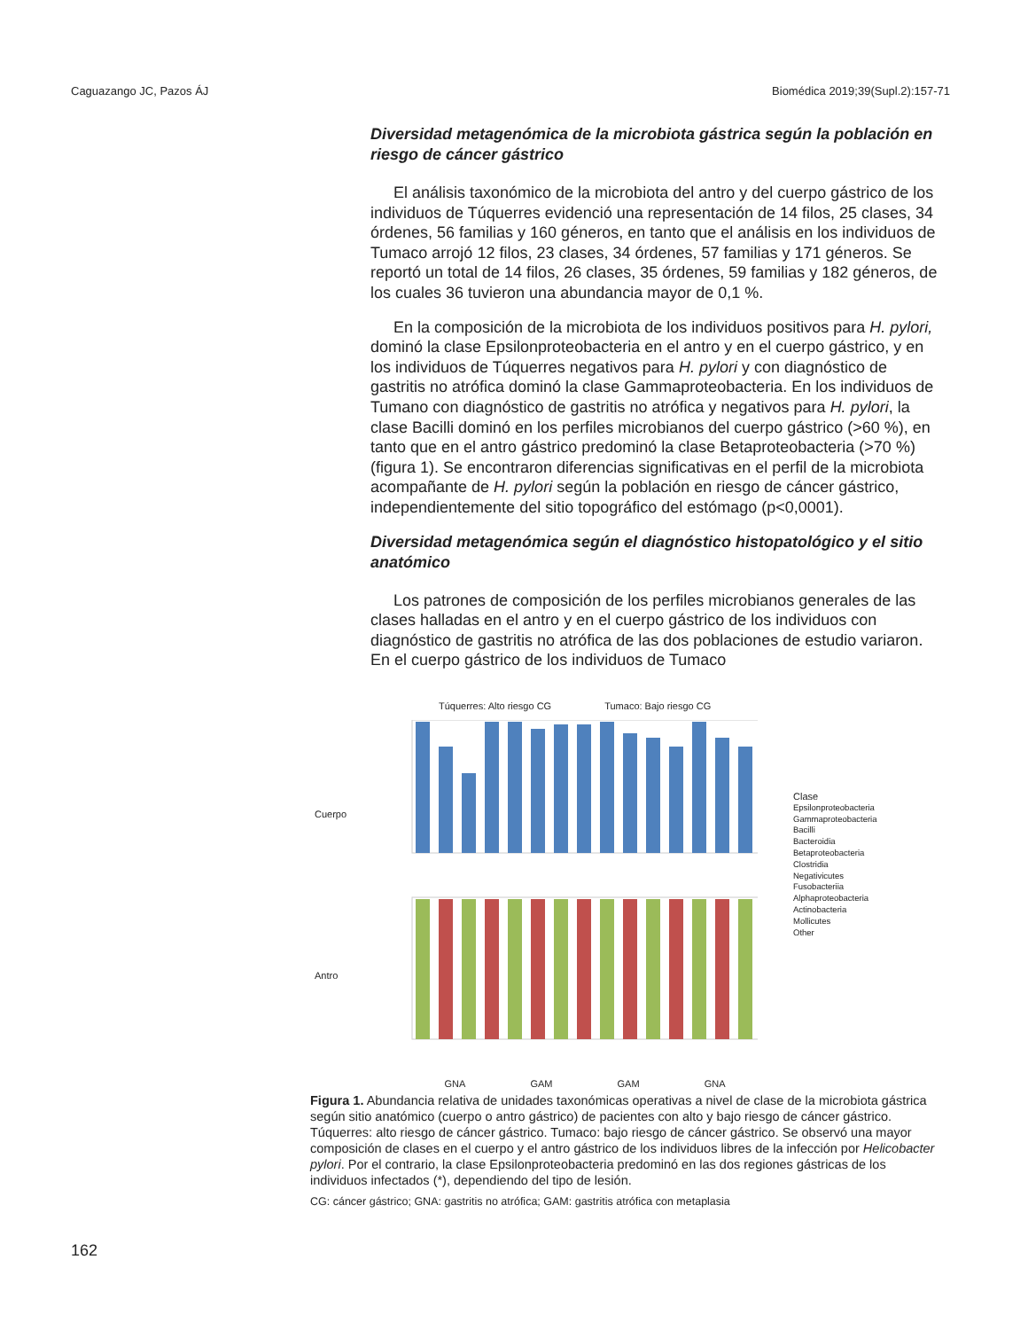Caguazango JC, Pazos ÁJ Biomédica 2019;39(Supl.2):157-71
Diversidad metagenómica de la microbiota gástrica según la población en riesgo de cáncer gástrico
El análisis taxonómico de la microbiota del antro y del cuerpo gástrico de los individuos de Túquerres evidenció una representación de 14 filos, 25 clases, 34 órdenes, 56 familias y 160 géneros, en tanto que el análisis en los individuos de Tumaco arrojó 12 filos, 23 clases, 34 órdenes, 57 familias y 171 géneros. Se reportó un total de 14 filos, 26 clases, 35 órdenes, 59 familias y 182 géneros, de los cuales 36 tuvieron una abundancia mayor de 0,1 %.
En la composición de la microbiota de los individuos positivos para H. pylori, dominó la clase Epsilonproteobacteria en el antro y en el cuerpo gástrico, y en los individuos de Túquerres negativos para H. pylori y con diagnóstico de gastritis no atrófica dominó la clase Gammaproteobacteria. En los individuos de Tumano con diagnóstico de gastritis no atrófica y negativos para H. pylori, la clase Bacilli dominó en los perfiles microbianos del cuerpo gástrico (>60 %), en tanto que en el antro gástrico predominó la clase Betaproteobacteria (>70 %) (figura 1). Se encontraron diferencias significativas en el perfil de la microbiota acompañante de H. pylori según la población en riesgo de cáncer gástrico, independientemente del sitio topográfico del estómago (p<0,0001).
Diversidad metagenómica según el diagnóstico histopatológico y el sitio anatómico
Los patrones de composición de los perfiles microbianos generales de las clases halladas en el antro y en el cuerpo gástrico de los individuos con diagnóstico de gastritis no atrófica de las dos poblaciones de estudio variaron. En el cuerpo gástrico de los individuos de Tumaco
Túquerres: Alto riesgo CG Tumaco: Bajo riesgo CG
Cuerpo
Antro
GNA GAM GAM GNA
Clase
Epsilonproteobacteria
Gammaproteobacteria
Bacilli
Bacteroidia
Betaproteobacteria
Clostridia
Negativicutes
Fusobacteriia
Alphaproteobacteria
Actinobacteria
Mollicutes
Other
Figura 1. Abundancia relativa de unidades taxonómicas operativas a nivel de clase de la microbiota gástrica según sitio anatómico (cuerpo o antro gástrico) de pacientes con alto y bajo riesgo de cáncer gástrico. Túquerres: alto riesgo de cáncer gástrico. Tumaco: bajo riesgo de cáncer gástrico. Se observó una mayor composición de clases en el cuerpo y el antro gástrico de los individuos libres de la infección por Helicobacter pylori. Por el contrario, la clase Epsilonproteobacteria predominó en las dos regiones gástricas de los individuos infectados (*), dependiendo del tipo de lesión.
CG: cáncer gástrico; GNA: gastritis no atrófica; GAM: gastritis atrófica con metaplasia
162